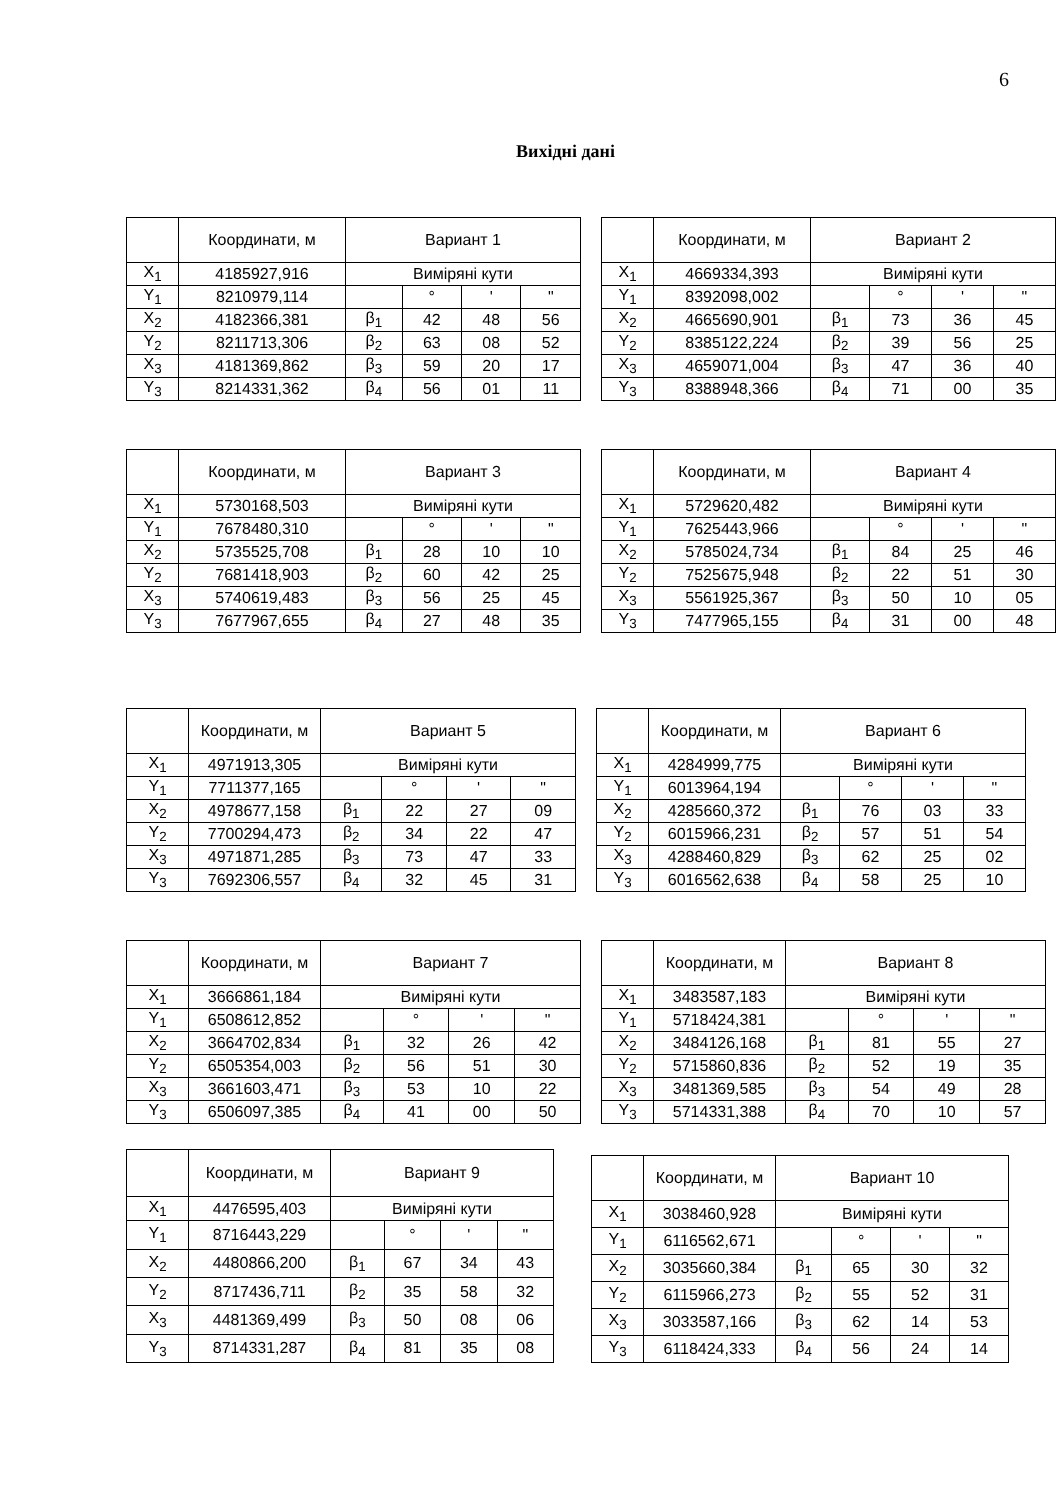6
Вихідні дані
| | Координати, м | Вариант 1 | | | |
| X<sub>1</sub> | 4185927,916 | Виміряні кути | | | |
| Y<sub>1</sub> | 8210979,114 | | ° | ' | " |
| X<sub>2</sub> | 4182366,381 | β<sub>1</sub> | 42 | 48 | 56 |
| Y<sub>2</sub> | 8211713,306 | β<sub>2</sub> | 63 | 08 | 52 |
| X<sub>3</sub> | 4181369,862 | β<sub>3</sub> | 59 | 20 | 17 |
| Y<sub>3</sub> | 8214331,362 | β<sub>4</sub> | 56 | 01 | 11 |
| | Координати, м | Вариант 2 | | | |
| X<sub>1</sub> | 4669334,393 | Виміряні кути | | | |
| Y<sub>1</sub> | 8392098,002 | | ° | ' | " |
| X<sub>2</sub> | 4665690,901 | β<sub>1</sub> | 73 | 36 | 45 |
| Y<sub>2</sub> | 8385122,224 | β<sub>2</sub> | 39 | 56 | 25 |
| X<sub>3</sub> | 4659071,004 | β<sub>3</sub> | 47 | 36 | 40 |
| Y<sub>3</sub> | 8388948,366 | β<sub>4</sub> | 71 | 00 | 35 |
| | Координати, м | Вариант 3 | | | |
| X<sub>1</sub> | 5730168,503 | Виміряні кути | | | |
| Y<sub>1</sub> | 7678480,310 | | ° | ' | " |
| X<sub>2</sub> | 5735525,708 | β<sub>1</sub> | 28 | 10 | 10 |
| Y<sub>2</sub> | 7681418,903 | β<sub>2</sub> | 60 | 42 | 25 |
| X<sub>3</sub> | 5740619,483 | β<sub>3</sub> | 56 | 25 | 45 |
| Y<sub>3</sub> | 7677967,655 | β<sub>4</sub> | 27 | 48 | 35 |
| | Координати, м | Вариант 4 | | | |
| X<sub>1</sub> | 5729620,482 | Виміряні кути | | | |
| Y<sub>1</sub> | 7625443,966 | | ° | ' | " |
| X<sub>2</sub> | 5785024,734 | β<sub>1</sub> | 84 | 25 | 46 |
| Y<sub>2</sub> | 7525675,948 | β<sub>2</sub> | 22 | 51 | 30 |
| X<sub>3</sub> | 5561925,367 | β<sub>3</sub> | 50 | 10 | 05 |
| Y<sub>3</sub> | 7477965,155 | β<sub>4</sub> | 31 | 00 | 48 |
| | Координати, м | Вариант 5 | | | |
| X<sub>1</sub> | 4971913,305 | Виміряні кути | | | |
| Y<sub>1</sub> | 7711377,165 | | ° | ' | " |
| X<sub>2</sub> | 4978677,158 | β<sub>1</sub> | 22 | 27 | 09 |
| Y<sub>2</sub> | 7700294,473 | β<sub>2</sub> | 34 | 22 | 47 |
| X<sub>3</sub> | 4971871,285 | β<sub>3</sub> | 73 | 47 | 33 |
| Y<sub>3</sub> | 7692306,557 | β<sub>4</sub> | 32 | 45 | 31 |
| | Координати, м | Вариант 6 | | | |
| X<sub>1</sub> | 4284999,775 | Виміряні кути | | | |
| Y<sub>1</sub> | 6013964,194 | | ° | ' | " |
| X<sub>2</sub> | 4285660,372 | β<sub>1</sub> | 76 | 03 | 33 |
| Y<sub>2</sub> | 6015966,231 | β<sub>2</sub> | 57 | 51 | 54 |
| X<sub>3</sub> | 4288460,829 | β<sub>3</sub> | 62 | 25 | 02 |
| Y<sub>3</sub> | 6016562,638 | β<sub>4</sub> | 58 | 25 | 10 |
| | Координати, м | Вариант 7 | | | |
| X<sub>1</sub> | 3666861,184 | Виміряні кути | | | |
| Y<sub>1</sub> | 6508612,852 | | ° | ' | " |
| X<sub>2</sub> | 3664702,834 | β<sub>1</sub> | 32 | 26 | 42 |
| Y<sub>2</sub> | 6505354,003 | β<sub>2</sub> | 56 | 51 | 30 |
| X<sub>3</sub> | 3661603,471 | β<sub>3</sub> | 53 | 10 | 22 |
| Y<sub>3</sub> | 6506097,385 | β<sub>4</sub> | 41 | 00 | 50 |
| | Координати, м | Вариант 8 | | | |
| X<sub>1</sub> | 3483587,183 | Виміряні кути | | | |
| Y<sub>1</sub> | 5718424,381 | | ° | ' | " |
| X<sub>2</sub> | 3484126,168 | β<sub>1</sub> | 81 | 55 | 27 |
| Y<sub>2</sub> | 5715860,836 | β<sub>2</sub> | 52 | 19 | 35 |
| X<sub>3</sub> | 3481369,585 | β<sub>3</sub> | 54 | 49 | 28 |
| Y<sub>3</sub> | 5714331,388 | β<sub>4</sub> | 70 | 10 | 57 |
| | Координати, м | Вариант 9 | | | |
| X<sub>1</sub> | 4476595,403 | Виміряні кути | | | |
| Y<sub>1</sub> | 8716443,229 | | ° | ' | " |
| X<sub>2</sub> | 4480866,200 | β<sub>1</sub> | 67 | 34 | 43 |
| Y<sub>2</sub> | 8717436,711 | β<sub>2</sub> | 35 | 58 | 32 |
| X<sub>3</sub> | 4481369,499 | β<sub>3</sub> | 50 | 08 | 06 |
| Y<sub>3</sub> | 8714331,287 | β<sub>4</sub> | 81 | 35 | 08 |
| | Координати, м | Вариант 10 | | | |
| X<sub>1</sub> | 3038460,928 | Виміряні кути | | | |
| Y<sub>1</sub> | 6116562,671 | | ° | ' | " |
| X<sub>2</sub> | 3035660,384 | β<sub>1</sub> | 65 | 30 | 32 |
| Y<sub>2</sub> | 6115966,273 | β<sub>2</sub> | 55 | 52 | 31 |
| X<sub>3</sub> | 3033587,166 | β<sub>3</sub> | 62 | 14 | 53 |
| Y<sub>3</sub> | 6118424,333 | β<sub>4</sub> | 56 | 24 | 14 |